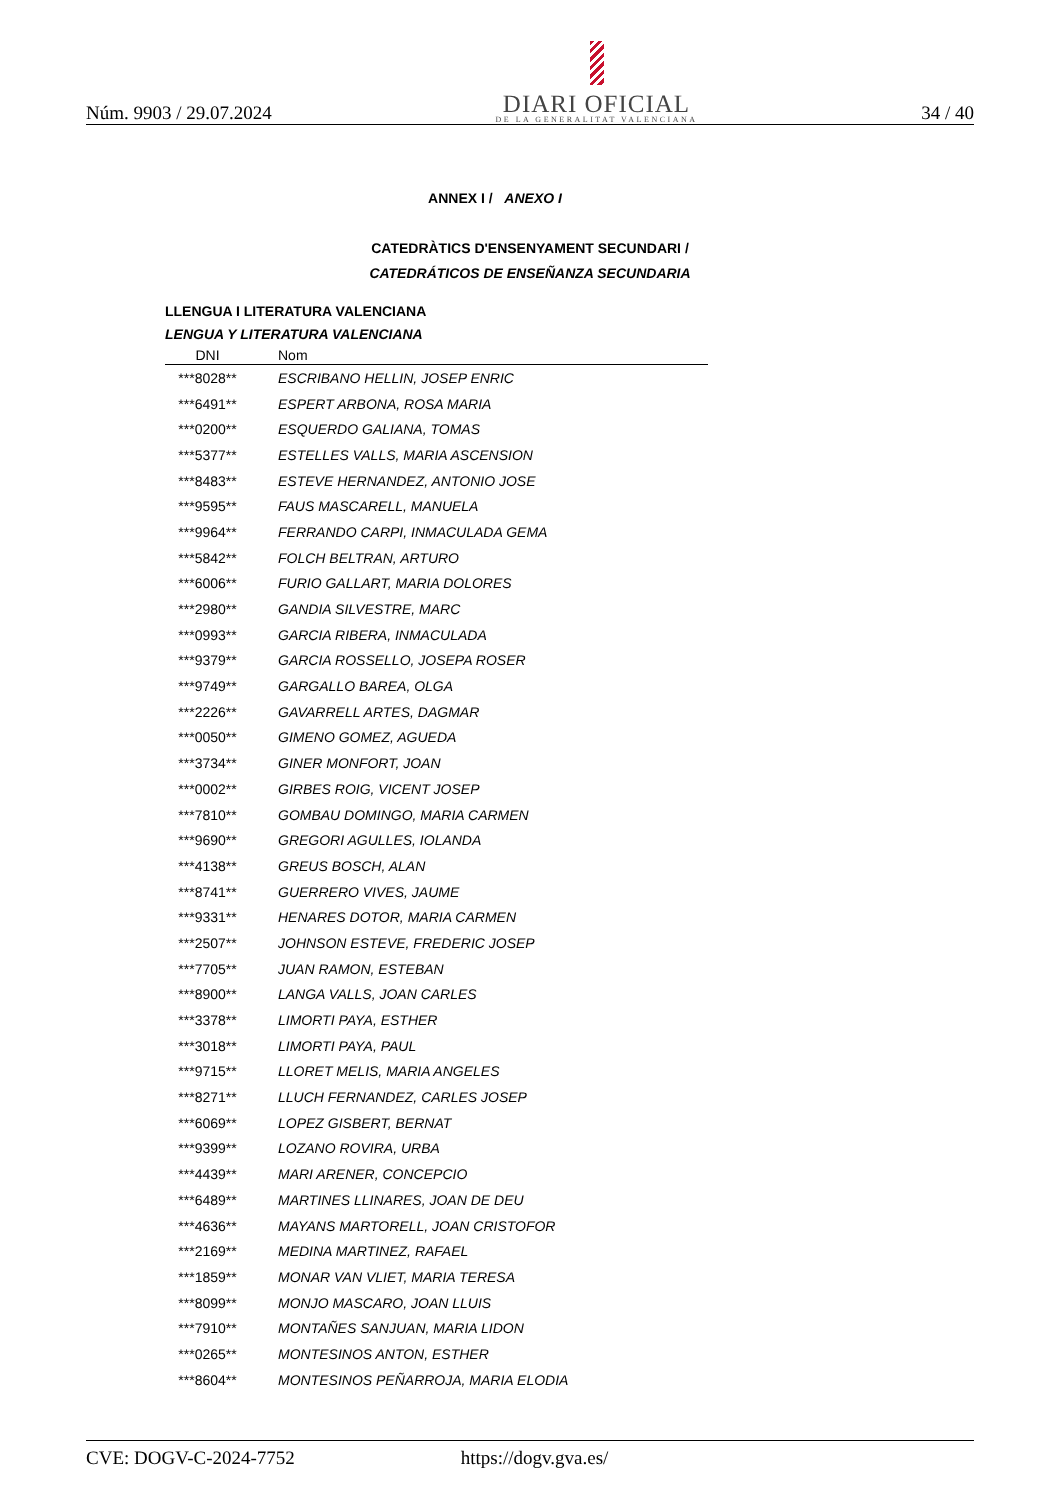Núm. 9903 / 29.07.2024
DIARI OFICIAL
DE LA GENERALITAT VALENCIANA
34 / 40
ANNEX I / ANEXO I
CATEDRÀTICS D'ENSENYAMENT SECUNDARI /
CATEDRÁTICOS DE ENSEÑANZA SECUNDARIA
LLENGUA I LITERATURA VALENCIANA
LENGUA Y LITERATURA VALENCIANA
| DNI | Nom |
| --- | --- |
| ***8028** | ESCRIBANO HELLIN, JOSEP ENRIC |
| ***6491** | ESPERT ARBONA, ROSA MARIA |
| ***0200** | ESQUERDO GALIANA, TOMAS |
| ***5377** | ESTELLES VALLS, MARIA ASCENSION |
| ***8483** | ESTEVE HERNANDEZ, ANTONIO JOSE |
| ***9595** | FAUS MASCARELL, MANUELA |
| ***9964** | FERRANDO CARPI, INMACULADA GEMA |
| ***5842** | FOLCH BELTRAN, ARTURO |
| ***6006** | FURIO GALLART, MARIA DOLORES |
| ***2980** | GANDIA SILVESTRE, MARC |
| ***0993** | GARCIA RIBERA, INMACULADA |
| ***9379** | GARCIA ROSSELLO, JOSEPA ROSER |
| ***9749** | GARGALLO BAREA, OLGA |
| ***2226** | GAVARRELL ARTES, DAGMAR |
| ***0050** | GIMENO GOMEZ, AGUEDA |
| ***3734** | GINER MONFORT, JOAN |
| ***0002** | GIRBES ROIG, VICENT JOSEP |
| ***7810** | GOMBAU DOMINGO, MARIA CARMEN |
| ***9690** | GREGORI AGULLES, IOLANDA |
| ***4138** | GREUS BOSCH, ALAN |
| ***8741** | GUERRERO VIVES, JAUME |
| ***9331** | HENARES DOTOR, MARIA CARMEN |
| ***2507** | JOHNSON ESTEVE, FREDERIC JOSEP |
| ***7705** | JUAN RAMON, ESTEBAN |
| ***8900** | LANGA VALLS, JOAN CARLES |
| ***3378** | LIMORTI PAYA, ESTHER |
| ***3018** | LIMORTI PAYA, PAUL |
| ***9715** | LLORET MELIS, MARIA ANGELES |
| ***8271** | LLUCH FERNANDEZ, CARLES JOSEP |
| ***6069** | LOPEZ GISBERT, BERNAT |
| ***9399** | LOZANO ROVIRA, URBA |
| ***4439** | MARI ARENER, CONCEPCIO |
| ***6489** | MARTINES LLINARES, JOAN DE DEU |
| ***4636** | MAYANS MARTORELL, JOAN CRISTOFOR |
| ***2169** | MEDINA MARTINEZ, RAFAEL |
| ***1859** | MONAR VAN VLIET, MARIA TERESA |
| ***8099** | MONJO MASCARO, JOAN LLUIS |
| ***7910** | MONTAÑES SANJUAN, MARIA LIDON |
| ***0265** | MONTESINOS ANTON, ESTHER |
| ***8604** | MONTESINOS PEÑARROJA, MARIA ELODIA |
CVE: DOGV-C-2024-7752 https://dogv.gva.es/